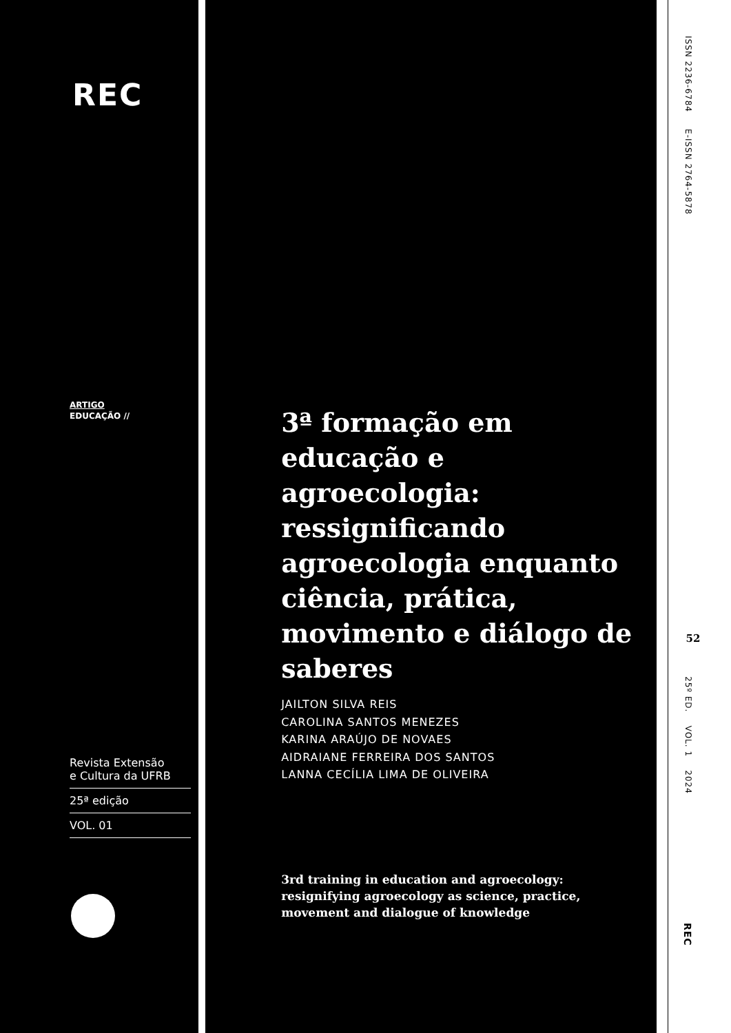REC
ARTIGO
EDUCAÇÃO //
Revista Extensão
e Cultura da UFRB
25ª edição
VOL. 01
3ª formação em educação e agroecologia: ressignificando agroecologia enquanto ciência, prática, movimento e diálogo de saberes
JAILTON SILVA REIS
CAROLINA SANTOS MENEZES
KARINA ARAÚJO DE NOVAES
AIDRAIANE FERREIRA DOS SANTOS
LANNA CECÍLIA LIMA DE OLIVEIRA
3rd training in education and agroecology:
resignifying agroecology as science, practice,
movement and dialogue of knowledge
ISSN 2236-6784 E-ISSN 2764-5878
52
25º ED. VOL. 1 2024
REC